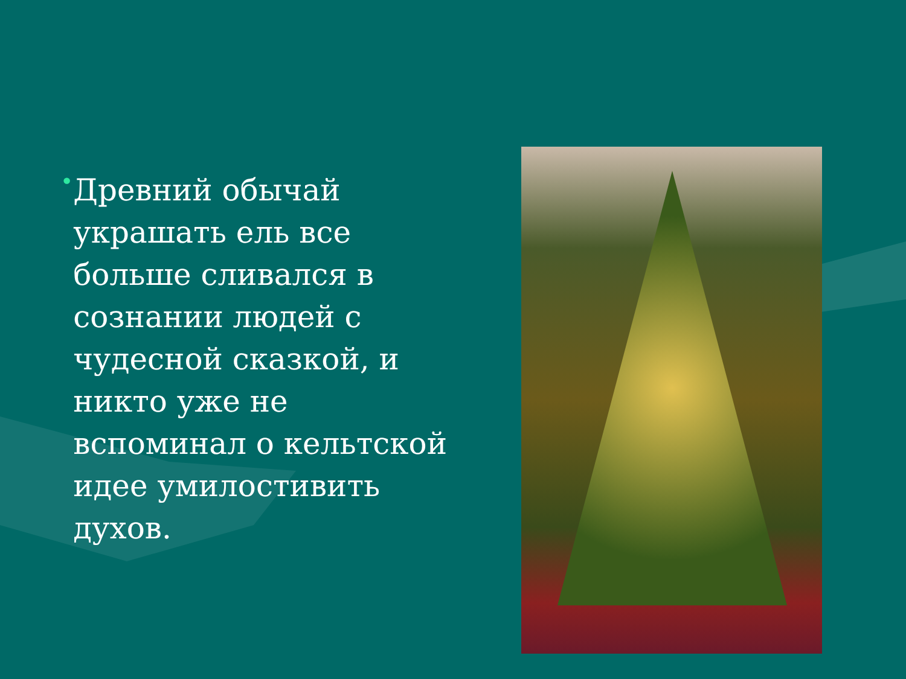•
Древний обычай украшать ель все больше сливался в сознании людей с чудесной сказкой, и никто уже не вспоминал о кельтской идее умилостивить духов.